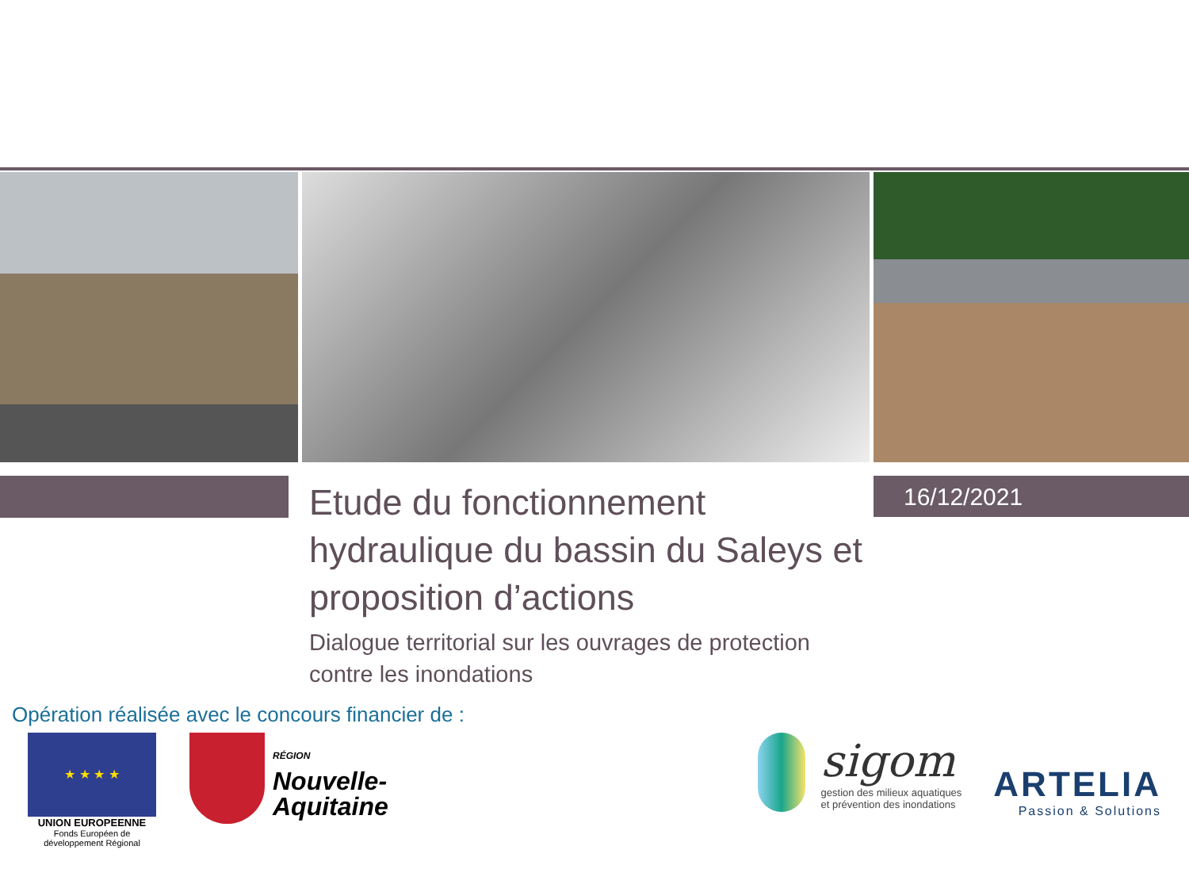16/12/2021
Etude du fonctionnement hydraulique du bassin du Saleys et proposition d’actions
Dialogue territorial sur les ouvrages de protection contre les inondations
Opération réalisée avec le concours financier de :
★ ★ ★ ★
UNION EUROPEENNE
Fonds Européen de développement Régional
RÉGION
Nouvelle-
Aquitaine
sigom
gestion des milieux aquatiques
et prévention des inondations
ARTELIA
Passion & Solutions